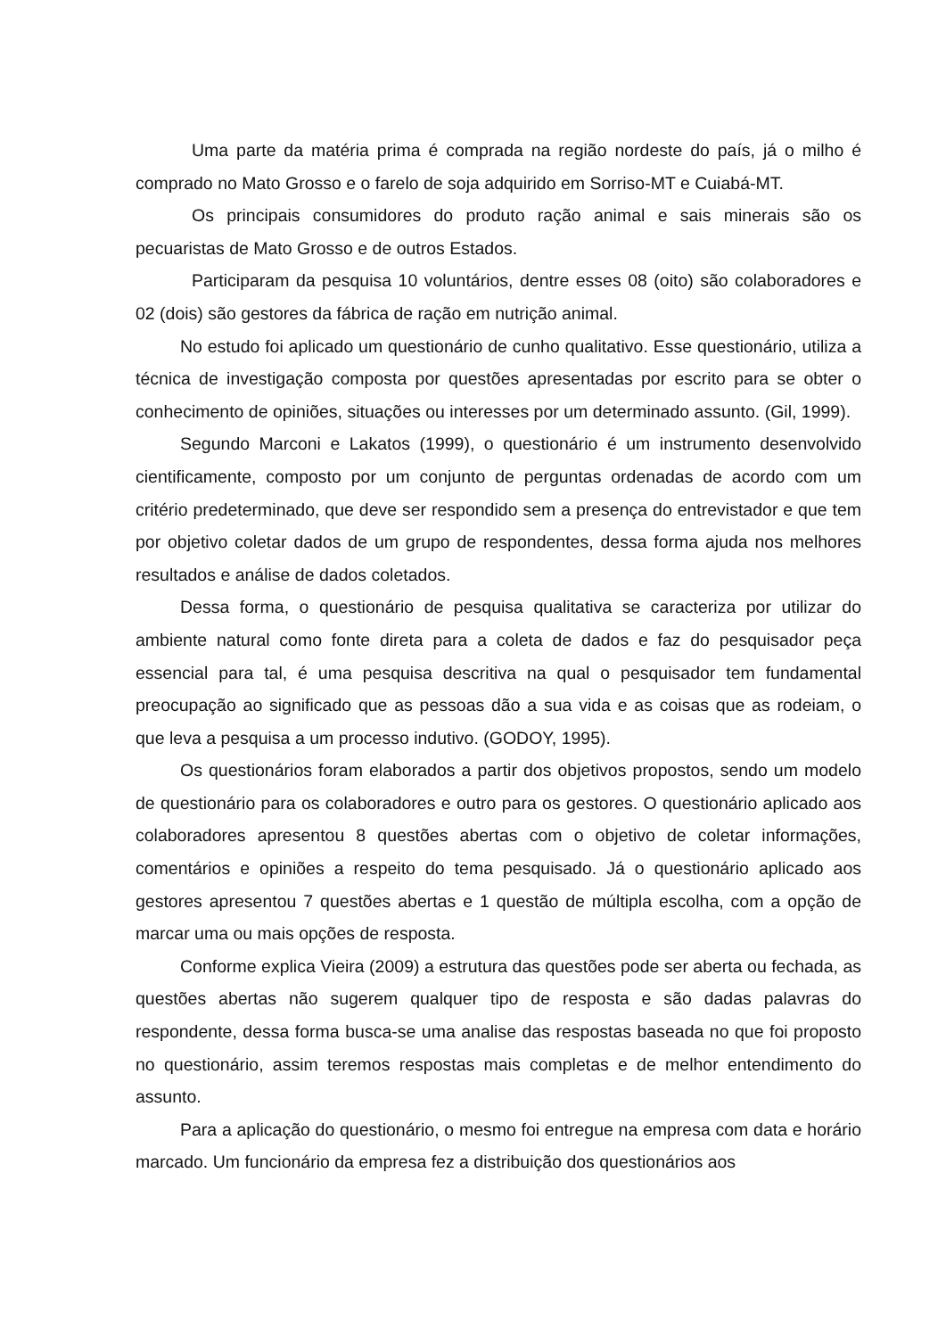Uma parte da matéria prima é comprada na região nordeste do país, já o milho é comprado no Mato Grosso e o farelo de soja adquirido em Sorriso-MT e Cuiabá-MT.
Os principais consumidores do produto ração animal e sais minerais são os pecuaristas de Mato Grosso e de outros Estados.
Participaram da pesquisa 10 voluntários, dentre esses 08 (oito) são colaboradores e 02 (dois) são gestores da fábrica de ração em nutrição animal.
No estudo foi aplicado um questionário de cunho qualitativo. Esse questionário, utiliza a técnica de investigação composta por questões apresentadas por escrito para se obter o conhecimento de opiniões, situações ou interesses por um determinado assunto. (Gil, 1999).
Segundo Marconi e Lakatos (1999), o questionário é um instrumento desenvolvido cientificamente, composto por um conjunto de perguntas ordenadas de acordo com um critério predeterminado, que deve ser respondido sem a presença do entrevistador e que tem por objetivo coletar dados de um grupo de respondentes, dessa forma ajuda nos melhores resultados e análise de dados coletados.
Dessa forma, o questionário de pesquisa qualitativa se caracteriza por utilizar do ambiente natural como fonte direta para a coleta de dados e faz do pesquisador peça essencial para tal, é uma pesquisa descritiva na qual o pesquisador tem fundamental preocupação ao significado que as pessoas dão a sua vida e as coisas que as rodeiam, o que leva a pesquisa a um processo indutivo. (GODOY, 1995).
Os questionários foram elaborados a partir dos objetivos propostos, sendo um modelo de questionário para os colaboradores e outro para os gestores. O questionário aplicado aos colaboradores apresentou 8 questões abertas com o objetivo de coletar informações, comentários e opiniões a respeito do tema pesquisado. Já o questionário aplicado aos gestores apresentou 7 questões abertas e 1 questão de múltipla escolha, com a opção de marcar uma ou mais opções de resposta.
Conforme explica Vieira (2009) a estrutura das questões pode ser aberta ou fechada, as questões abertas não sugerem qualquer tipo de resposta e são dadas palavras do respondente, dessa forma busca-se uma analise das respostas baseada no que foi proposto no questionário, assim teremos respostas mais completas e de melhor entendimento do assunto.
Para a aplicação do questionário, o mesmo foi entregue na empresa com data e horário marcado. Um funcionário da empresa fez a distribuição dos questionários aos